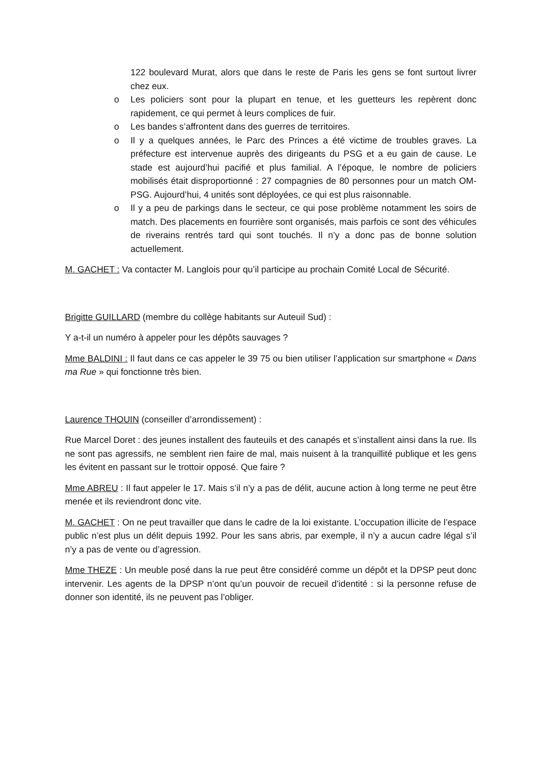122 boulevard Murat, alors que dans le reste de Paris les gens se font surtout livrer chez eux.
o Les policiers sont pour la plupart en tenue, et les guetteurs les repèrent donc rapidement, ce qui permet à leurs complices de fuir.
o Les bandes s’affrontent dans des guerres de territoires.
o Il y a quelques années, le Parc des Princes a été victime de troubles graves. La préfecture est intervenue auprès des dirigeants du PSG et a eu gain de cause. Le stade est aujourd’hui pacifié et plus familial. A l’époque, le nombre de policiers mobilisés était disproportionné : 27 compagnies de 80 personnes pour un match OM-PSG. Aujourd’hui, 4 unités sont déployées, ce qui est plus raisonnable.
o Il y a peu de parkings dans le secteur, ce qui pose problème notamment les soirs de match. Des placements en fourrière sont organisés, mais parfois ce sont des véhicules de riverains rentrés tard qui sont touchés. Il n’y a donc pas de bonne solution actuellement.
M. GACHET : Va contacter M. Langlois pour qu’il participe au prochain Comité Local de Sécurité.
Brigitte GUILLARD (membre du collège habitants sur Auteuil Sud) :
Y a-t-il un numéro à appeler pour les dépôts sauvages ?
Mme BALDINI : Il faut dans ce cas appeler le 39 75 ou bien utiliser l’application sur smartphone « Dans ma Rue » qui fonctionne très bien.
Laurence THOUIN (conseiller d’arrondissement) :
Rue Marcel Doret : des jeunes installent des fauteuils et des canapés et s’installent ainsi dans la rue. Ils ne sont pas agressifs, ne semblent rien faire de mal, mais nuisent à la tranquillité publique et les gens les évitent en passant sur le trottoir opposé. Que faire ?
Mme ABREU : Il faut appeler le 17. Mais s’il n’y a pas de délit, aucune action à long terme ne peut être menée et ils reviendront donc vite.
M. GACHET : On ne peut travailler que dans le cadre de la loi existante. L’occupation illicite de l’espace public n’est plus un délit depuis 1992. Pour les sans abris, par exemple, il n’y a aucun cadre légal s’il n’y a pas de vente ou d’agression.
Mme THEZE : Un meuble posé dans la rue peut être considéré comme un dépôt et la DPSP peut donc intervenir. Les agents de la DPSP n’ont qu’un pouvoir de recueil d’identité : si la personne refuse de donner son identité, ils ne peuvent pas l’obliger.